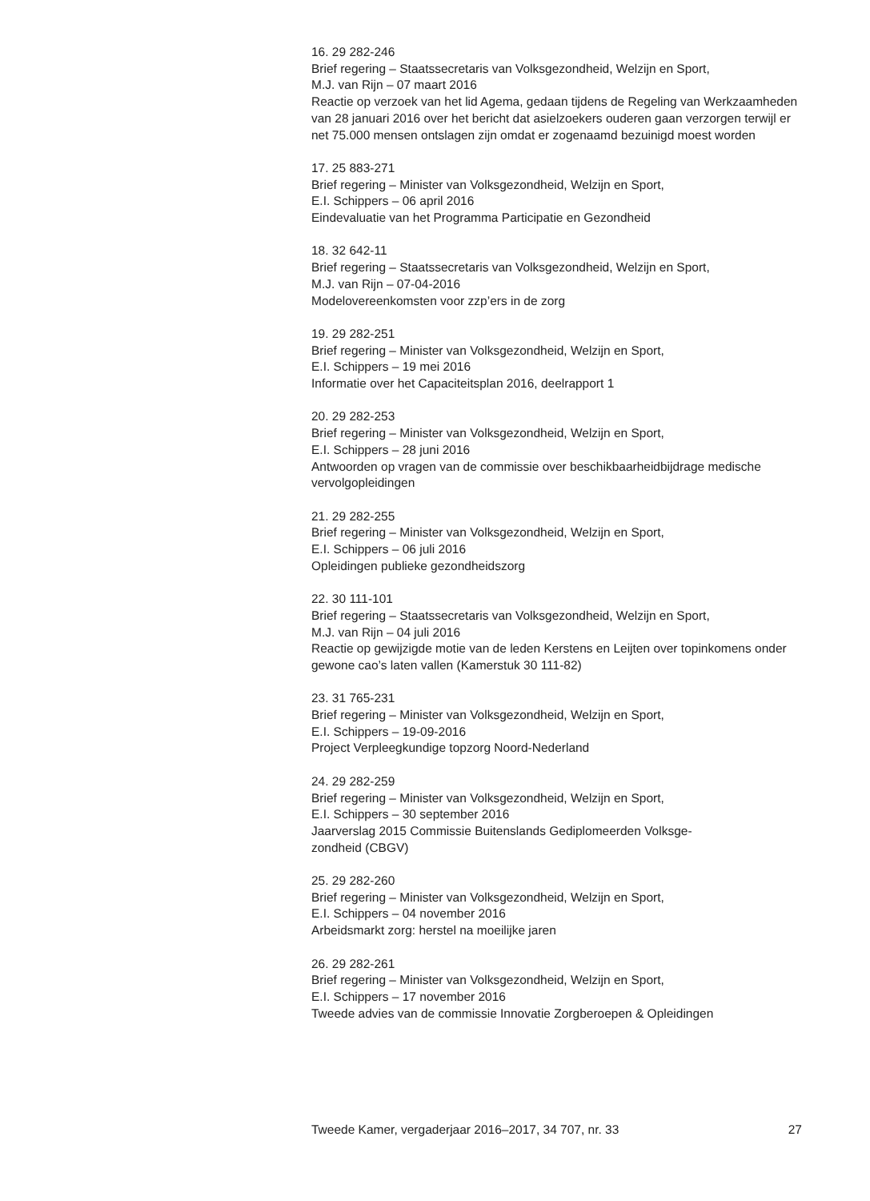16. 29 282-246
Brief regering – Staatssecretaris van Volksgezondheid, Welzijn en Sport,
M.J. van Rijn – 07 maart 2016
Reactie op verzoek van het lid Agema, gedaan tijdens de Regeling van Werkzaamheden van 28 januari 2016 over het bericht dat asielzoekers ouderen gaan verzorgen terwijl er net 75.000 mensen ontslagen zijn omdat er zogenaamd bezuinigd moest worden
17. 25 883-271
Brief regering – Minister van Volksgezondheid, Welzijn en Sport,
E.I. Schippers – 06 april 2016
Eindevaluatie van het Programma Participatie en Gezondheid
18. 32 642-11
Brief regering – Staatssecretaris van Volksgezondheid, Welzijn en Sport,
M.J. van Rijn – 07-04-2016
Modelovereenkomsten voor zzp’ers in de zorg
19. 29 282-251
Brief regering – Minister van Volksgezondheid, Welzijn en Sport,
E.I. Schippers – 19 mei 2016
Informatie over het Capaciteitsplan 2016, deelrapport 1
20. 29 282-253
Brief regering – Minister van Volksgezondheid, Welzijn en Sport,
E.I. Schippers – 28 juni 2016
Antwoorden op vragen van de commissie over beschikbaarheidbijdrage medische vervolgopleidingen
21. 29 282-255
Brief regering – Minister van Volksgezondheid, Welzijn en Sport,
E.I. Schippers – 06 juli 2016
Opleidingen publieke gezondheidszorg
22. 30 111-101
Brief regering – Staatssecretaris van Volksgezondheid, Welzijn en Sport,
M.J. van Rijn – 04 juli 2016
Reactie op gewijzigde motie van de leden Kerstens en Leijten over topinkomens onder gewone cao’s laten vallen (Kamerstuk 30 111-82)
23. 31 765-231
Brief regering – Minister van Volksgezondheid, Welzijn en Sport,
E.I. Schippers – 19-09-2016
Project Verpleegkundige topzorg Noord-Nederland
24. 29 282-259
Brief regering – Minister van Volksgezondheid, Welzijn en Sport,
E.I. Schippers – 30 september 2016
Jaarverslag 2015 Commissie Buitenslands Gediplomeerden Volksge-
zondheid (CBGV)
25. 29 282-260
Brief regering – Minister van Volksgezondheid, Welzijn en Sport,
E.I. Schippers – 04 november 2016
Arbeidsmarkt zorg: herstel na moeilijke jaren
26. 29 282-261
Brief regering – Minister van Volksgezondheid, Welzijn en Sport,
E.I. Schippers – 17 november 2016
Tweede advies van de commissie Innovatie Zorgberoepen & Opleidingen
Tweede Kamer, vergaderjaar 2016–2017, 34 707, nr. 33 27